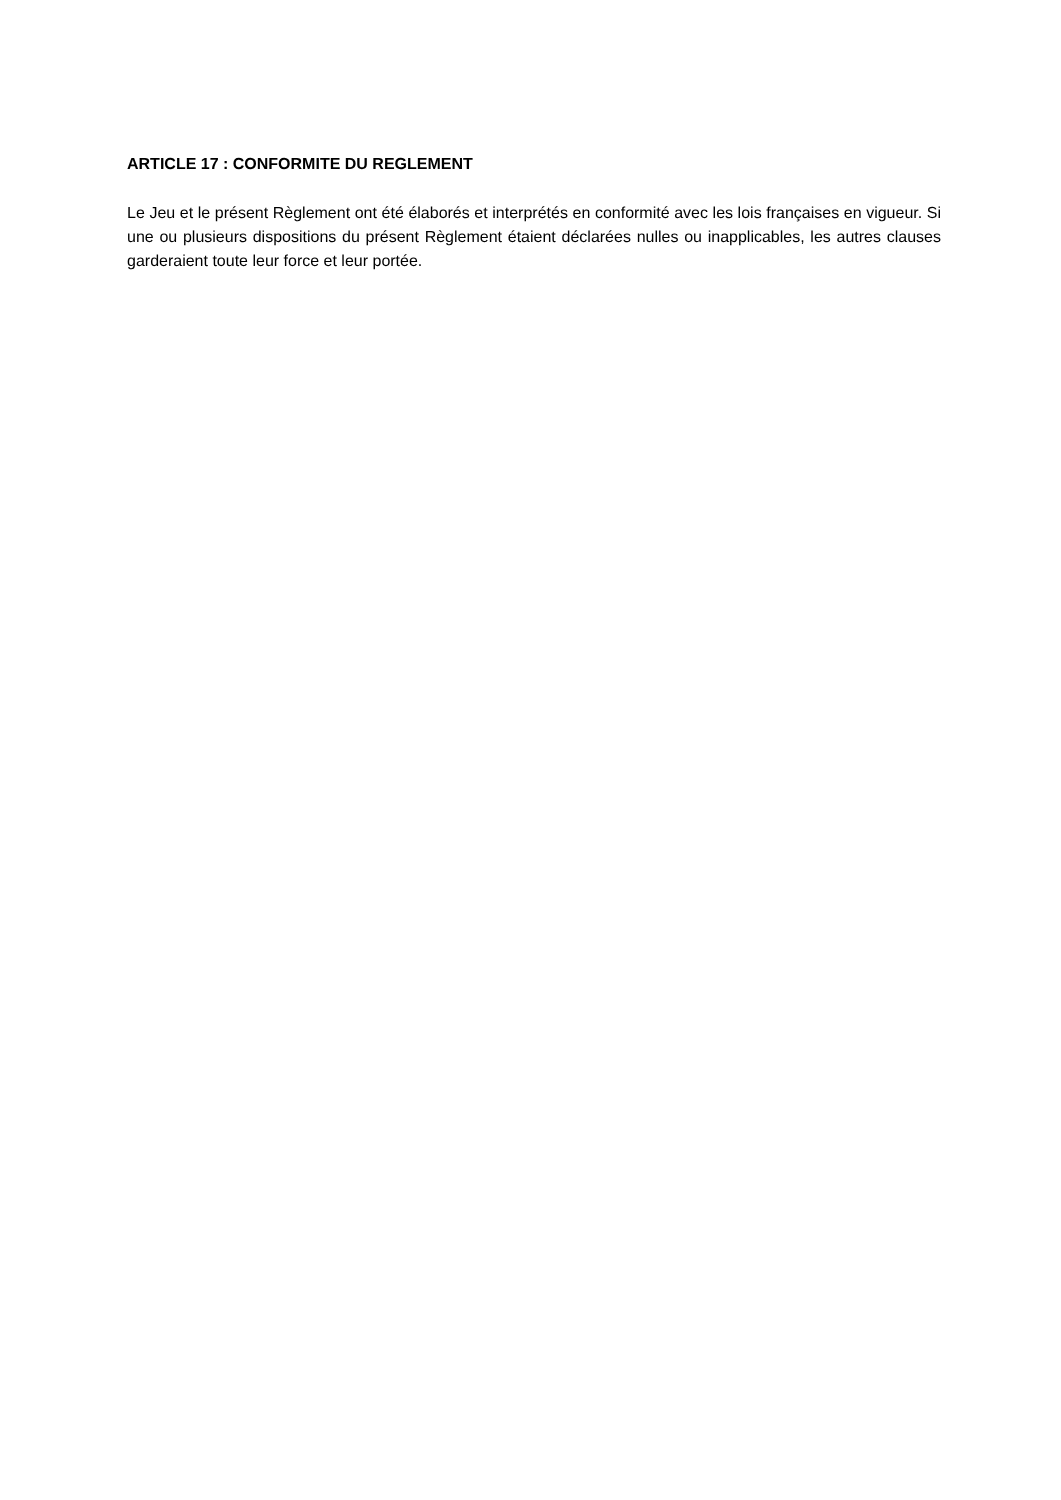ARTICLE 17 : CONFORMITE DU REGLEMENT
Le Jeu et le présent Règlement ont été élaborés et interprétés en conformité avec les lois françaises en vigueur. Si une ou plusieurs dispositions du présent Règlement étaient déclarées nulles ou inapplicables, les autres clauses garderaient toute leur force et leur portée.